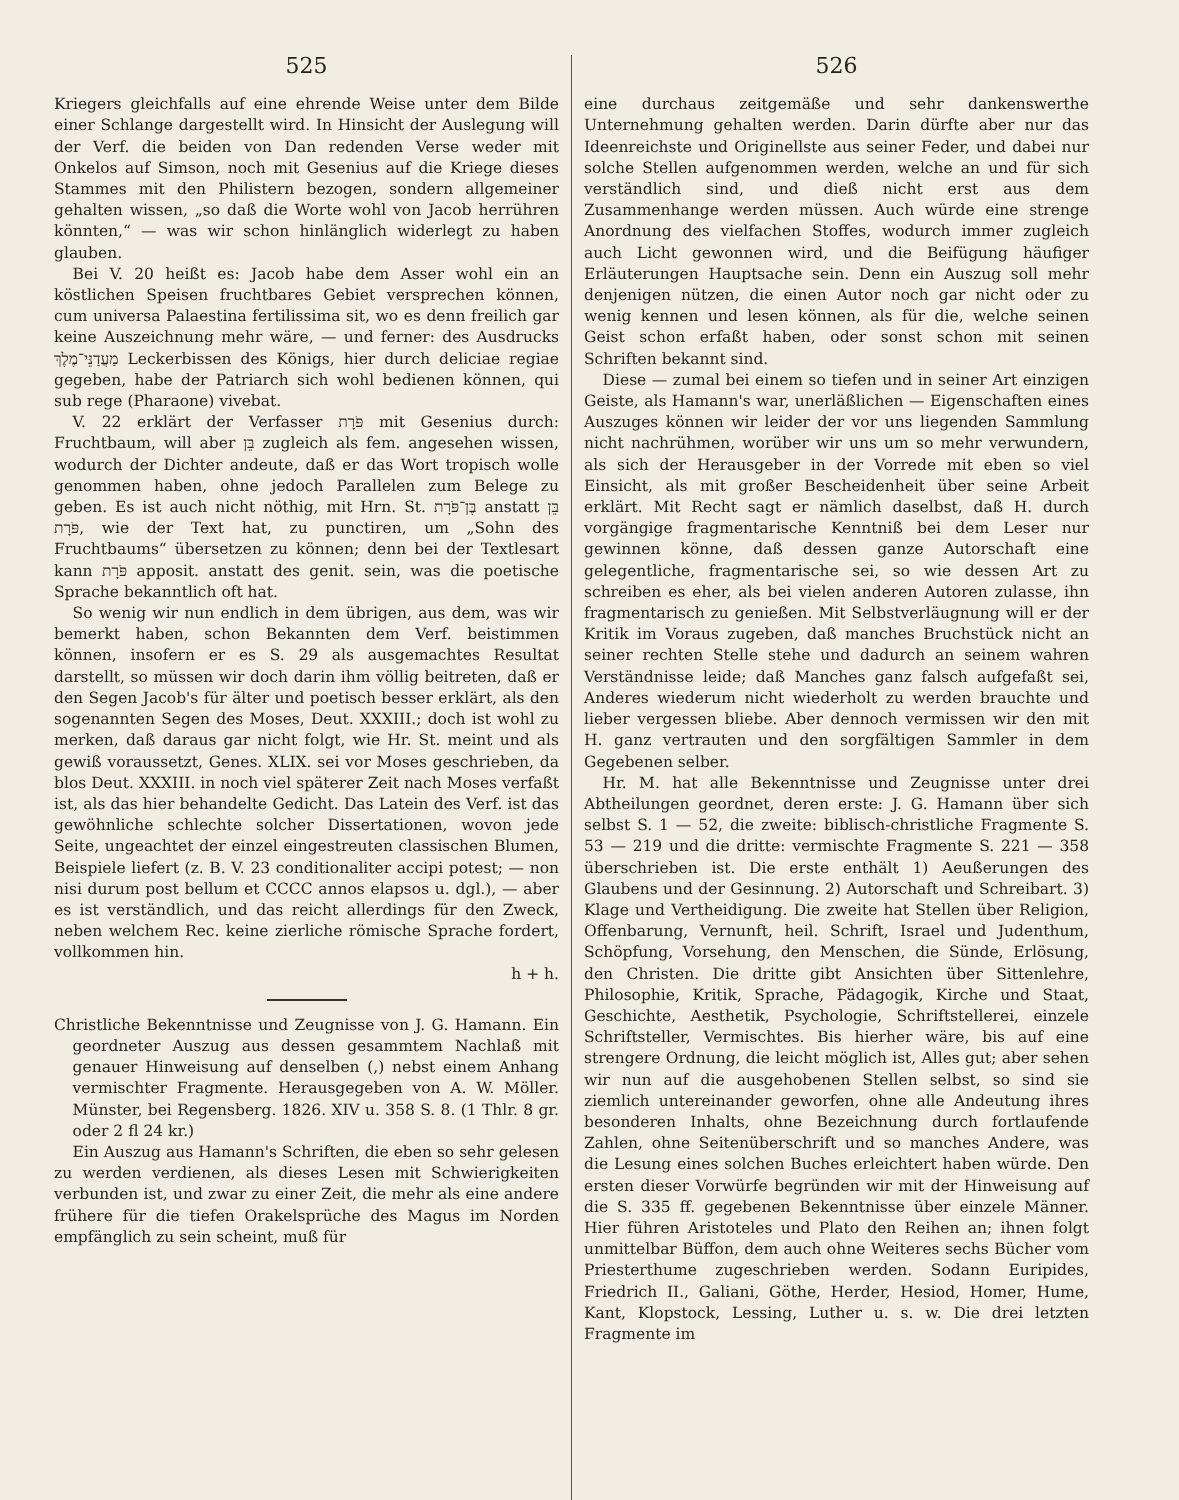525
Kriegers gleichfalls auf eine ehrende Weise unter dem Bilde einer Schlange dargestellt wird. In Hinsicht der Auslegung will der Verf. die beiden von Dan redenden Verse weder mit Onkelos auf Simson, noch mit Gesenius auf die Kriege dieses Stammes mit den Philistern bezogen, sondern allgemeiner gehalten wissen, „so daß die Worte wohl von Jacob herrühren könnten,“ — was wir schon hinlänglich widerlegt zu haben glauben.
Bei V. 20 heißt es: Jacob habe dem Asser wohl ein an köstlichen Speisen fruchtbares Gebiet versprechen können, cum universa Palaestina fertilissima sit, wo es denn freilich gar keine Auszeichnung mehr wäre, — und ferner: des Ausdrucks מַעֲדַנֵּי־מֶלֶךְ Leckerbissen des Königs, hier durch deliciae regiae gegeben, habe der Patriarch sich wohl bedienen können, qui sub rege (Pharaone) vivebat.
V. 22 erklärt der Verfasser פֹּרָת mit Gesenius durch: Fruchtbaum, will aber בֵּן zugleich als fem. angesehen wissen, wodurch der Dichter andeute, daß er das Wort tropisch wolle genommen haben, ohne jedoch Parallelen zum Belege zu geben. Es ist auch nicht nöthig, mit Hrn. St. בֶּן־פֹּרָת anstatt בֵּן פֹּרָת, wie der Text hat, zu punctiren, um „Sohn des Fruchtbaums“ übersetzen zu können; denn bei der Textlesart kann פֹּרָת apposit. anstatt des genit. sein, was die poetische Sprache bekanntlich oft hat.
So wenig wir nun endlich in dem übrigen, aus dem, was wir bemerkt haben, schon Bekannten dem Verf. beistimmen können, insofern er es S. 29 als ausgemachtes Resultat darstellt, so müssen wir doch darin ihm völlig beitreten, daß er den Segen Jacob's für älter und poetisch besser erklärt, als den sogenannten Segen des Moses, Deut. XXXIII.; doch ist wohl zu merken, daß daraus gar nicht folgt, wie Hr. St. meint und als gewiß voraussetzt, Genes. XLIX. sei vor Moses geschrieben, da blos Deut. XXXIII. in noch viel späterer Zeit nach Moses verfaßt ist, als das hier behandelte Gedicht. Das Latein des Verf. ist das gewöhnliche schlechte solcher Dissertationen, wovon jede Seite, ungeachtet der einzel eingestreuten classischen Blumen, Beispiele liefert (z. B. V. 23 conditionaliter accipi potest; — non nisi durum post bellum et CCCC annos elapsos u. dgl.), — aber es ist verständlich, und das reicht allerdings für den Zweck, neben welchem Rec. keine zierliche römische Sprache fordert, vollkommen hin.
h + h.
Christliche Bekenntnisse und Zeugnisse von J. G. Hamann. Ein geordneter Auszug aus dessen gesammtem Nachlaß mit genauer Hinweisung auf denselben (,) nebst einem Anhang vermischter Fragmente. Herausgegeben von A. W. Möller. Münster, bei Regensberg. 1826. XIV u. 358 S. 8. (1 Thlr. 8 gr. oder 2 fl 24 kr.)
Ein Auszug aus Hamann's Schriften, die eben so sehr gelesen zu werden verdienen, als dieses Lesen mit Schwierigkeiten verbunden ist, und zwar zu einer Zeit, die mehr als eine andere frühere für die tiefen Orakelsprüche des Magus im Norden empfänglich zu sein scheint, muß für
526
eine durchaus zeitgemäße und sehr dankenswerthe Unternehmung gehalten werden. Darin dürfte aber nur das Ideenreichste und Originellste aus seiner Feder, und dabei nur solche Stellen aufgenommen werden, welche an und für sich verständlich sind, und dieß nicht erst aus dem Zusammenhange werden müssen. Auch würde eine strenge Anordnung des vielfachen Stoffes, wodurch immer zugleich auch Licht gewonnen wird, und die Beifügung häufiger Erläuterungen Hauptsache sein. Denn ein Auszug soll mehr denjenigen nützen, die einen Autor noch gar nicht oder zu wenig kennen und lesen können, als für die, welche seinen Geist schon erfaßt haben, oder sonst schon mit seinen Schriften bekannt sind.
Diese — zumal bei einem so tiefen und in seiner Art einzigen Geiste, als Hamann's war, unerläßlichen — Eigenschaften eines Auszuges können wir leider der vor uns liegenden Sammlung nicht nachrühmen, worüber wir uns um so mehr verwundern, als sich der Herausgeber in der Vorrede mit eben so viel Einsicht, als mit großer Bescheidenheit über seine Arbeit erklärt. Mit Recht sagt er nämlich daselbst, daß H. durch vorgängige fragmentarische Kenntniß bei dem Leser nur gewinnen könne, daß dessen ganze Autorschaft eine gelegentliche, fragmentarische sei, so wie dessen Art zu schreiben es eher, als bei vielen anderen Autoren zulasse, ihn fragmentarisch zu genießen. Mit Selbstverläugnung will er der Kritik im Voraus zugeben, daß manches Bruchstück nicht an seiner rechten Stelle stehe und dadurch an seinem wahren Verständnisse leide; daß Manches ganz falsch aufgefaßt sei, Anderes wiederum nicht wiederholt zu werden brauchte und lieber vergessen bliebe. Aber dennoch vermissen wir den mit H. ganz vertrauten und den sorgfältigen Sammler in dem Gegebenen selber.
Hr. M. hat alle Bekenntnisse und Zeugnisse unter drei Abtheilungen geordnet, deren erste: J. G. Hamann über sich selbst S. 1 — 52, die zweite: biblisch-christliche Fragmente S. 53 — 219 und die dritte: vermischte Fragmente S. 221 — 358 überschrieben ist. Die erste enthält 1) Aeußerungen des Glaubens und der Gesinnung. 2) Autorschaft und Schreibart. 3) Klage und Vertheidigung. Die zweite hat Stellen über Religion, Offenbarung, Vernunft, heil. Schrift, Israel und Judenthum, Schöpfung, Vorsehung, den Menschen, die Sünde, Erlösung, den Christen. Die dritte gibt Ansichten über Sittenlehre, Philosophie, Kritik, Sprache, Pädagogik, Kirche und Staat, Geschichte, Aesthetik, Psychologie, Schriftstellerei, einzele Schriftsteller, Vermischtes. Bis hierher wäre, bis auf eine strengere Ordnung, die leicht möglich ist, Alles gut; aber sehen wir nun auf die ausgehobenen Stellen selbst, so sind sie ziemlich untereinander geworfen, ohne alle Andeutung ihres besonderen Inhalts, ohne Bezeichnung durch fortlaufende Zahlen, ohne Seitenüberschrift und so manches Andere, was die Lesung eines solchen Buches erleichtert haben würde. Den ersten dieser Vorwürfe begründen wir mit der Hinweisung auf die S. 335 ff. gegebenen Bekenntnisse über einzele Männer. Hier führen Aristoteles und Plato den Reihen an; ihnen folgt unmittelbar Büffon, dem auch ohne Weiteres sechs Bücher vom Priesterthume zugeschrieben werden. Sodann Euripides, Friedrich II., Galiani, Göthe, Herder, Hesiod, Homer, Hume, Kant, Klopstock, Lessing, Luther u. s. w. Die drei letzten Fragmente im